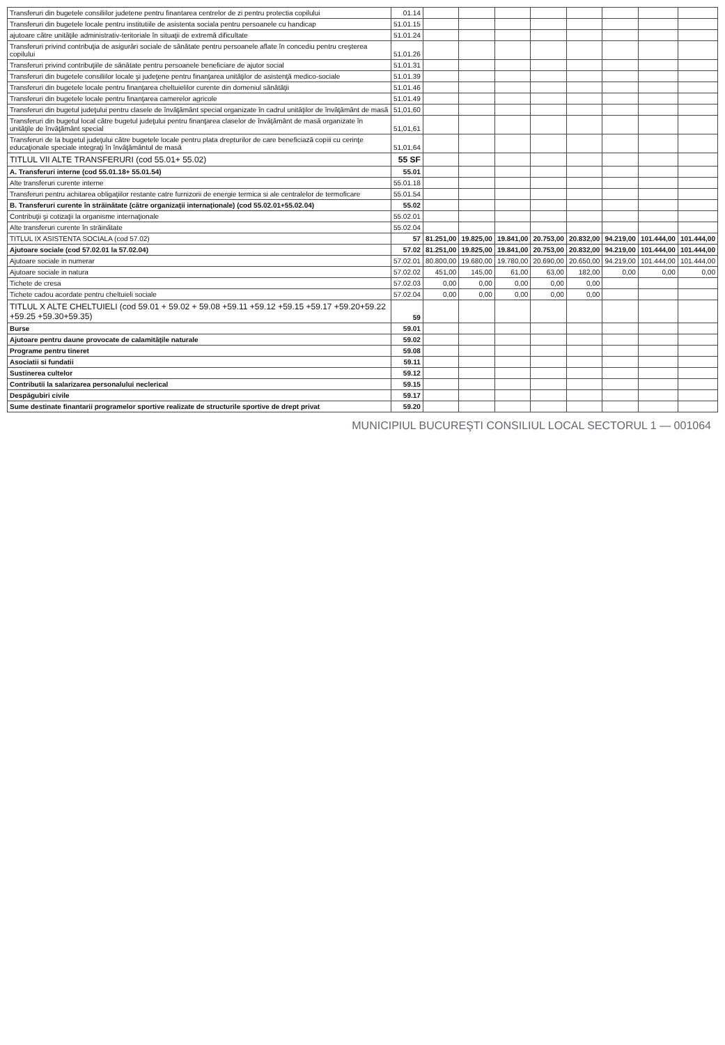| Transferuri din bugetele consiliilor judetene pentru finantarea centrelor de zi pentru protectia copilului | 01.14 | | | | | | | | |
| Transferuri din bugetele locale pentru institutiile de asistenta sociala pentru persoanele cu handicap | 51.01.15 | | | | | | | | |
| ajutoare către unităţile administrativ-teritoriale în situaţii de extremă dificultate | 51.01.24 | | | | | | | | |
| Transferuri privind contribuţia de asigurări sociale de sănătate pentru persoanele aflate în concediu pentru creşterea copilului | 51.01.26 | | | | | | | | |
| Transferuri privind contribuţiile de sănătate pentru persoanele beneficiare de ajutor social | 51.01.31 | | | | | | | | |
| Transferuri din bugetele consiliilor locale şi judeţene pentru finanţarea unităţilor de asistenţă medico-sociale | 51.01.39 | | | | | | | | |
| Transferuri din bugetele locale pentru finanţarea cheltuielilor curente din domeniul sănătăţii | 51.01.46 | | | | | | | | |
| Transferuri din bugetele locale pentru finanţarea camerelor agricole | 51.01.49 | | | | | | | | |
| Transferuri din bugetul judeţului pentru clasele de învăţământ special organizate în cadrul unităţilor de învăţământ de masă | 51,01,60 | | | | | | | | |
| Transferuri din bugetul local către bugetul judeţului pentru finanţarea claselor de învăţământ de masă organizate în unităţile de învăţământ special | 51,01,61 | | | | | | | | |
| Transferuri de la bugetul judeţului către bugetele locale pentru plata drepturilor de care beneficiază copiii cu cerinţe educaţionale speciale integraţi în învăţământul de masă | 51,01,64 | | | | | | | | |
| TITLUL VII ALTE TRANSFERURI (cod 55.01+ 55.02) | 55 SF | | | | | | | | |
| A. Transferuri interne (cod 55.01.18+ 55.01.54) | 55.01 | | | | | | | | |
| Alte transferuri curente interne | 55.01.18 | | | | | | | | |
| Transferuri pentru achitarea obligaţiilor restante catre furnizorii de energie termica si ale centralelor de termoficare | 55.01.54 | | | | | | | | |
| B. Transferuri curente în străinătate (către organizaţii internaţionale) (cod 55.02.01+55.02.04) | 55.02 | | | | | | | | |
| Contribuţii şi cotizaţii la organisme internaţionale | 55.02.01 | | | | | | | | |
| Alte transferuri curente în străinătate | 55.02.04 | | | | | | | | |
| TITLUL IX ASISTENTA SOCIALA (cod 57.02) | 57 | 81.251,00 | 19.825,00 | 19.841,00 | 20.753,00 | 20.832,00 | 94.219,00 | 101.444,00 | 101.444,00 |
| Ajutoare sociale (cod 57.02.01 la 57.02.04) | 57.02 | 81.251,00 | 19.825,00 | 19.841,00 | 20.753,00 | 20.832,00 | 94.219,00 | 101.444,00 | 101.444,00 |
| Ajutoare sociale in numerar | 57.02.01 | 80.800,00 | 19.680,00 | 19.780,00 | 20.690,00 | 20.650,00 | 94.219,00 | 101.444,00 | 101.444,00 |
| Ajutoare sociale in natura | 57.02.02 | 451,00 | 145,00 | 61,00 | 63,00 | 182,00 | 0,00 | 0,00 | 0,00 |
| Tichete de cresa | 57.02.03 | 0,00 | 0,00 | 0,00 | 0,00 | 0,00 | | | |
| Tichete cadou acordate pentru cheltuieli sociale | 57.02.04 | 0,00 | 0,00 | 0,00 | 0,00 | 0,00 | | | |
| TITLUL X ALTE CHELTUIELI (cod 59.01 + 59.02 + 59.08 +59.11 +59.12 +59.15 +59.17 +59.20+59.22 +59.25 +59.30+59.35) | 59 | | | | | | | | |
| Burse | 59.01 | | | | | | | | |
| Ajutoare pentru daune provocate de calamităţile naturale | 59.02 | | | | | | | | |
| Programe pentru tineret | 59.08 | | | | | | | | |
| Asociatii si fundatii | 59.11 | | | | | | | | |
| Sustinerea cultelor | 59.12 | | | | | | | | |
| Contributii la salarizarea personalului neclerical | 59.15 | | | | | | | | |
| Despăgubiri civile | 59.17 | | | | | | | | |
| Sume destinate finantarii programelor sportive realizate de structurile sportive de drept privat | 59.20 | | | | | | | | |
MUNICIPIUL BUCUREŞTI CONSILIUL LOCAL SECTORUL 1 — 001064